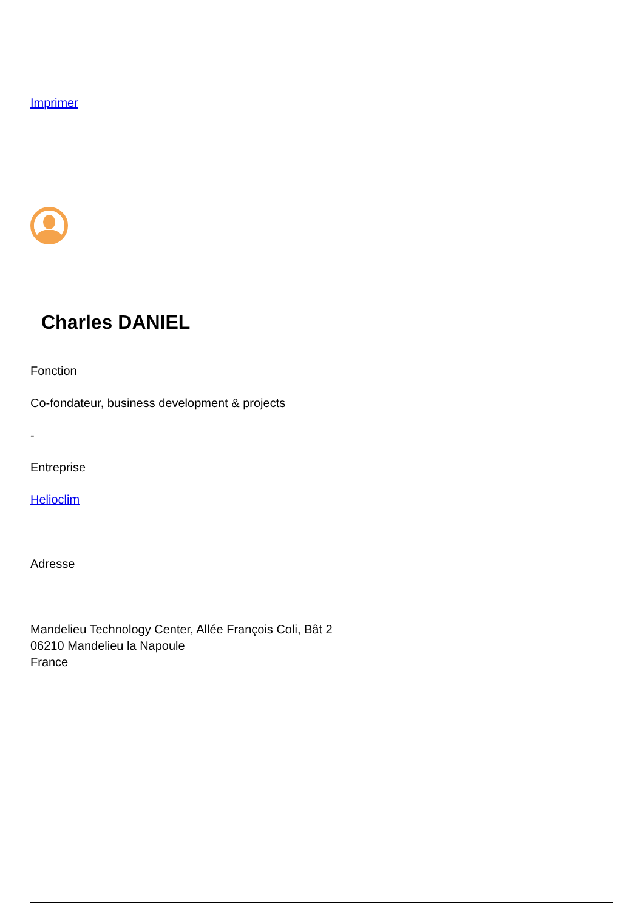Imprimer
Charles DANIEL
Fonction
Co-fondateur, business development & projects
-
Entreprise
Helioclim
Adresse
Mandelieu Technology Center, Allée François Coli, Bât 2
06210 Mandelieu la Napoule
France